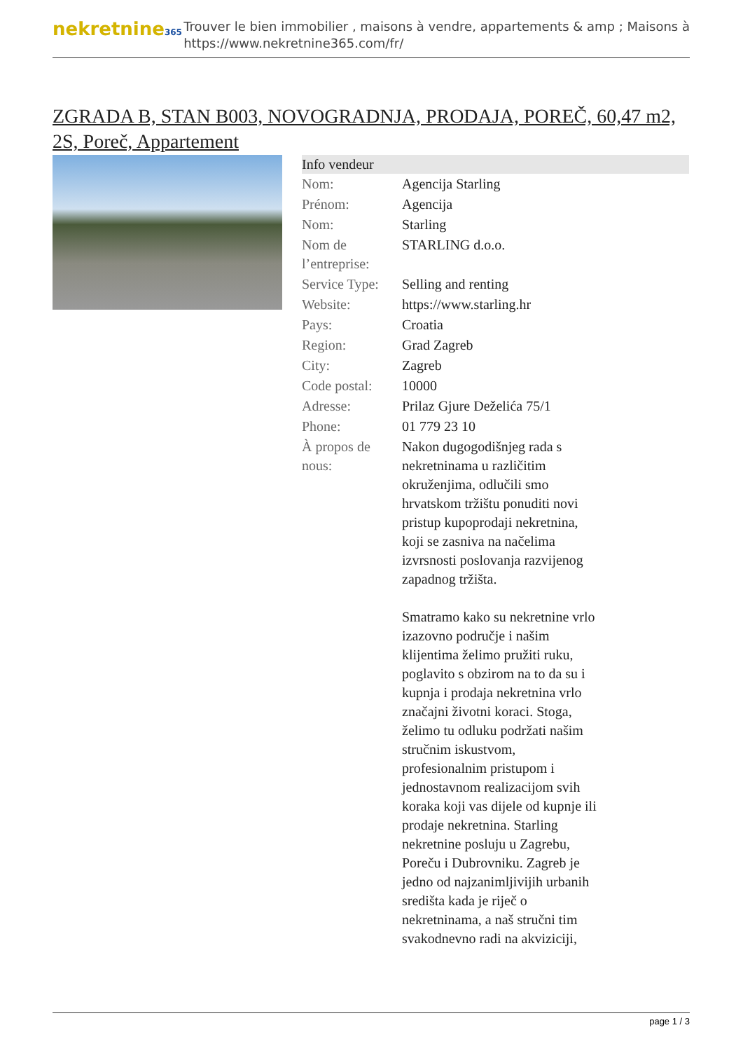nekretnine365
Trouver le bien immobilier , maisons à vendre, appartements & amp ; Maisons à
https://www.nekretnine365.com/fr/
ZGRADA B, STAN B003, NOVOGRADNJA, PRODAJA, POREČ, 60,47 m2, 2S, Poreč, Appartement
| Info vendeur | | |
| --- | --- | --- |
| Nom: | Agencija Starling | |
| Prénom: | Agencija | |
| Nom: | Starling | |
| Nom de l’entreprise: | STARLING d.o.o. | |
| Service Type: | Selling and renting | |
| Website: | https://www.starling.hr | |
| Pays: | Croatia | |
| Region: | Grad Zagreb | |
| City: | Zagreb | |
| Code postal: | 10000 | |
| Adresse: | Prilaz Gjure Deželića 75/1 | |
| Phone: | 01 779 23 10 | |
| À propos de nous: | Nakon dugogodišnjeg rada s nekretninama u različitim okruženjima, odlučili smo hrvatskom tržištu ponuditi novi pristup kupoprodaji nekretnina, koji se zasniva na načelima izvrsnosti poslovanja razvijenog zapadnog tržišta. Smatramo kako su nekretnine vrlo izazovno područje i našim klijentima želimo pružiti ruku, poglavito s obzirom na to da su i kupnja i prodaja nekretnina vrlo značajni životni koraci. Stoga, želimo tu odluku podržati našim stručnim iskustvom, profesionalnim pristupom i jednostavnom realizacijom svih koraka koji vas dijele od kupnje ili prodaje nekretnina. Starling nekretnine posluju u Zagrebu, Poreču i Dubrovniku. Zagreb je jedno od najzanimljivijih urbanih središta kada je riječ o nekretninama, a naš stručni tim svakodnevno radi na akviziciji, | |
page 1 / 3